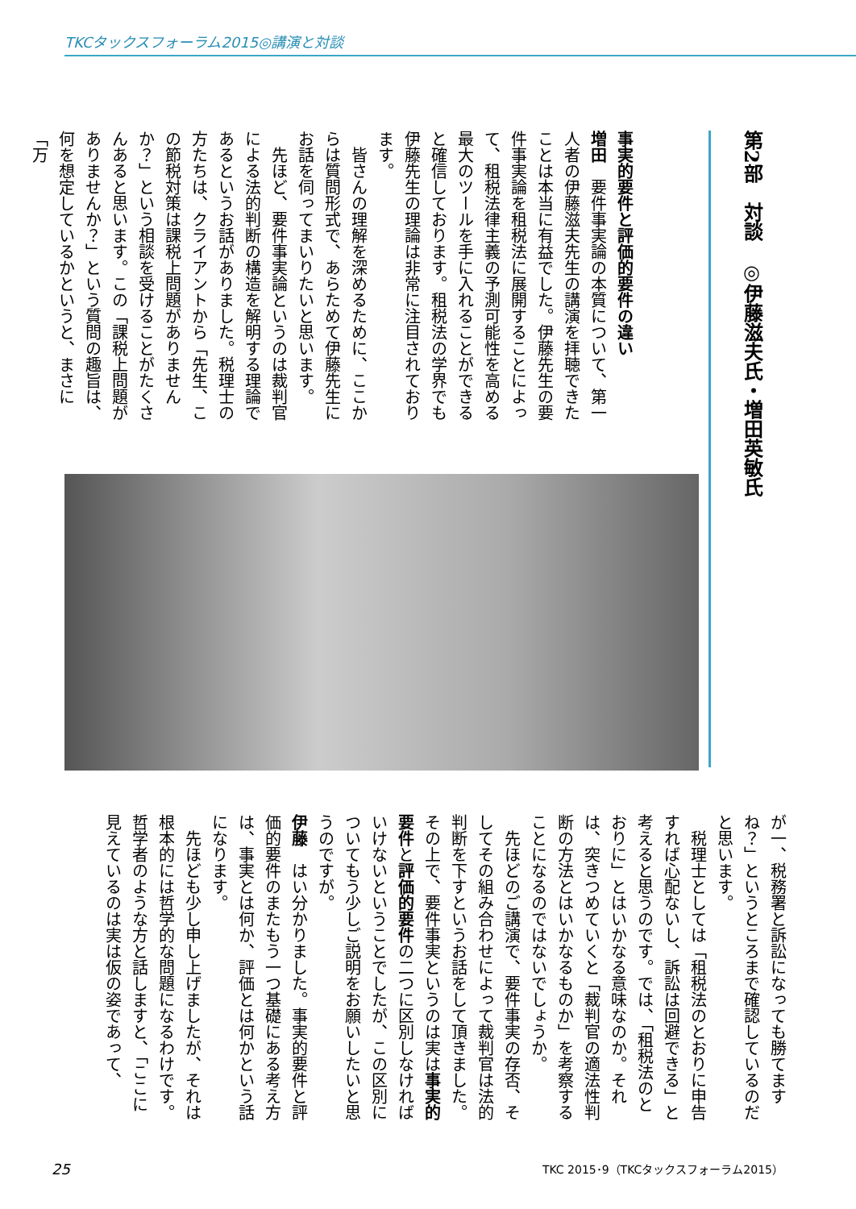TKCタックスフォーラム2015◎講演と対談
第2部　対談　◎伊藤滋夫氏・増田英敏氏
事実的要件と評価的要件の違い
増田　要件事実論の本質について、第一人者の伊藤滋夫先生の講演を拝聴できたことは本当に有益でした。伊藤先生の要件事実論を租税法に展開することによって、租税法律主義の予測可能性を高める最大のツールを手に入れることができると確信しております。租税法の学界でも伊藤先生の理論は非常に注目されております。
　皆さんの理解を深めるために、ここからは質問形式で、あらためて伊藤先生にお話を伺ってまいりたいと思います。
　先ほど、要件事実論というのは裁判官による法的判断の構造を解明する理論であるというお話がありました。税理士の方たちは、クライアントから「先生、この節税対策は課税上問題がありませんか？」という相談を受けることがたくさんあると思います。この「課税上問題がありませんか？」という質問の趣旨は、何を想定しているかというと、まさに「万
が一、税務署と訴訟になっても勝てますね？」というところまで確認しているのだと思います。
　税理士としては「租税法のとおりに申告すれば心配ないし、訴訟は回避できる」と考えると思うのです。では、「租税法のとおりに」とはいかなる意味なのか。それは、突きつめていくと「裁判官の適法性判断の方法とはいかなるものか」を考察することになるのではないでしょうか。
　先ほどのご講演で、要件事実の存否、そしてその組み合わせによって裁判官は法的判断を下すというお話をして頂きました。その上で、要件事実というのは実は事実的要件と評価的要件の二つに区別しなければいけないということでしたが、この区別についてもう少しご説明をお願いしたいと思うのですが。
伊藤　はい分かりました。事実的要件と評価的要件のまたもう一つ基礎にある考え方は、事実とは何か、評価とは何かという話になります。
　先ほども少し申し上げましたが、それは根本的には哲学的な問題になるわけです。哲学者のような方と話しますと、「ここに見えているのは実は仮の姿であって、
25
TKC 2015･9（TKCタックスフォーラム2015）